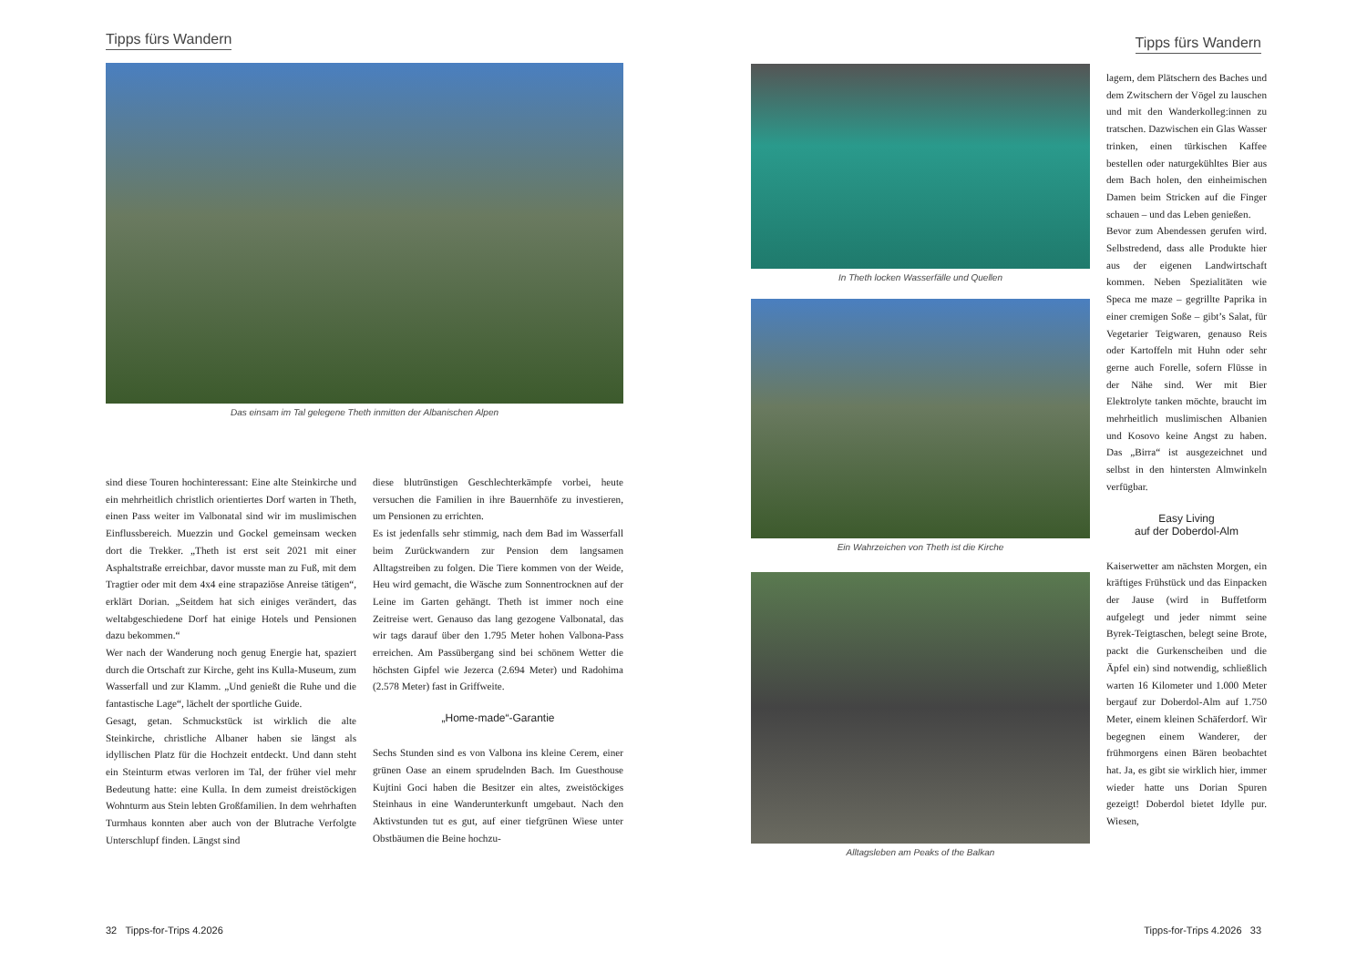Tipps fürs Wandern
Das einsam im Tal gelegene Theth inmitten der Albanischen Alpen
sind diese Touren hochinteressant: Eine alte Steinkirche und ein mehrheitlich christlich orientiertes Dorf warten in Theth, einen Pass weiter im Valbonatal sind wir im muslimischen Einflussbereich. Muezzin und Gockel gemeinsam wecken dort die Trekker. „Theth ist erst seit 2021 mit einer Asphaltstraße erreichbar, davor musste man zu Fuß, mit dem Tragtier oder mit dem 4x4 eine strapaziöse Anreise tätigen“, erklärt Dorian. „Seitdem hat sich einiges verändert, das weltabgeschiedene Dorf hat einige Hotels und Pensionen dazu bekommen.“
Wer nach der Wanderung noch genug Energie hat, spaziert durch die Ortschaft zur Kirche, geht ins Kulla-Museum, zum Wasserfall und zur Klamm. „Und genießt die Ruhe und die fantastische Lage“, lächelt der sportliche Guide.
Gesagt, getan. Schmuckstück ist wirklich die alte Steinkirche, christliche Albaner haben sie längst als idyllischen Platz für die Hochzeit entdeckt. Und dann steht ein Steinturm etwas verloren im Tal, der früher viel mehr Bedeutung hatte: eine Kulla. In dem zumeist dreistöckigen Wohnturm aus Stein lebten Großfamilien. In dem wehrhaften Turmhaus konnten aber auch von der Blutrache Verfolgte Unterschlupf finden. Längst sind
diese blutrünstigen Geschlechterkämpfe vorbei, heute versuchen die Familien in ihre Bauernhöfe zu investieren, um Pensionen zu errichten.
Es ist jedenfalls sehr stimmig, nach dem Bad im Wasserfall beim Zurückwandern zur Pension dem langsamen Alltagstreiben zu folgen. Die Tiere kommen von der Weide, Heu wird gemacht, die Wäsche zum Sonnentrocknen auf der Leine im Garten gehängt. Theth ist immer noch eine Zeitreise wert. Genauso das lang gezogene Valbonatal, das wir tags darauf über den 1.795 Meter hohen Valbona-Pass erreichen. Am Passübergang sind bei schönem Wetter die höchsten Gipfel wie Jezerca (2.694 Meter) und Radohima (2.578 Meter) fast in Griffweite.
„Home-made“-Garantie
Sechs Stunden sind es von Valbona ins kleine Cerem, einer grünen Oase an einem sprudelnden Bach. Im Guesthouse Kujtini Goci haben die Besitzer ein altes, zweistöckiges Steinhaus in eine Wanderunterkunft umgebaut. Nach den Aktivstunden tut es gut, auf einer tiefgrünen Wiese unter Obstbäumen die Beine hochzu-
32 Tipps-for-Trips 4.2026
Tipps fürs Wandern
In Theth locken Wasserfälle und Quellen
Ein Wahrzeichen von Theth ist die Kirche
Alltagsleben am Peaks of the Balkan
lagern, dem Plätschern des Baches und dem Zwitschern der Vögel zu lauschen und mit den Wanderkolleg:innen zu tratschen. Dazwischen ein Glas Wasser trinken, einen türkischen Kaffee bestellen oder naturgekühltes Bier aus dem Bach holen, den einheimischen Damen beim Stricken auf die Finger schauen – und das Leben genießen.
Bevor zum Abendessen gerufen wird. Selbstredend, dass alle Produkte hier aus der eigenen Landwirtschaft kommen. Neben Spezialitäten wie Speca me maze – gegrillte Paprika in einer cremigen Soße – gibt’s Salat, für Vegetarier Teigwaren, genauso Reis oder Kartoffeln mit Huhn oder sehr gerne auch Forelle, sofern Flüsse in der Nähe sind. Wer mit Bier Elektrolyte tanken möchte, braucht im mehrheitlich muslimischen Albanien und Kosovo keine Angst zu haben. Das „Birra“ ist ausgezeichnet und selbst in den hintersten Almwinkeln verfügbar.
Easy Living
auf der Doberdol-Alm
Kaiserwetter am nächsten Morgen, ein kräftiges Frühstück und das Einpacken der Jause (wird in Buffetform aufgelegt und jeder nimmt seine Byrek-Teigtaschen, belegt seine Brote, packt die Gurkenscheiben und die Äpfel ein) sind notwendig, schließlich warten 16 Kilometer und 1.000 Meter bergauf zur Doberdol-Alm auf 1.750 Meter, einem kleinen Schäferdorf. Wir begegnen einem Wanderer, der frühmorgens einen Bären beobachtet hat. Ja, es gibt sie wirklich hier, immer wieder hatte uns Dorian Spuren gezeigt! Doberdol bietet Idylle pur. Wiesen,
Tipps-for-Trips 4.2026 33